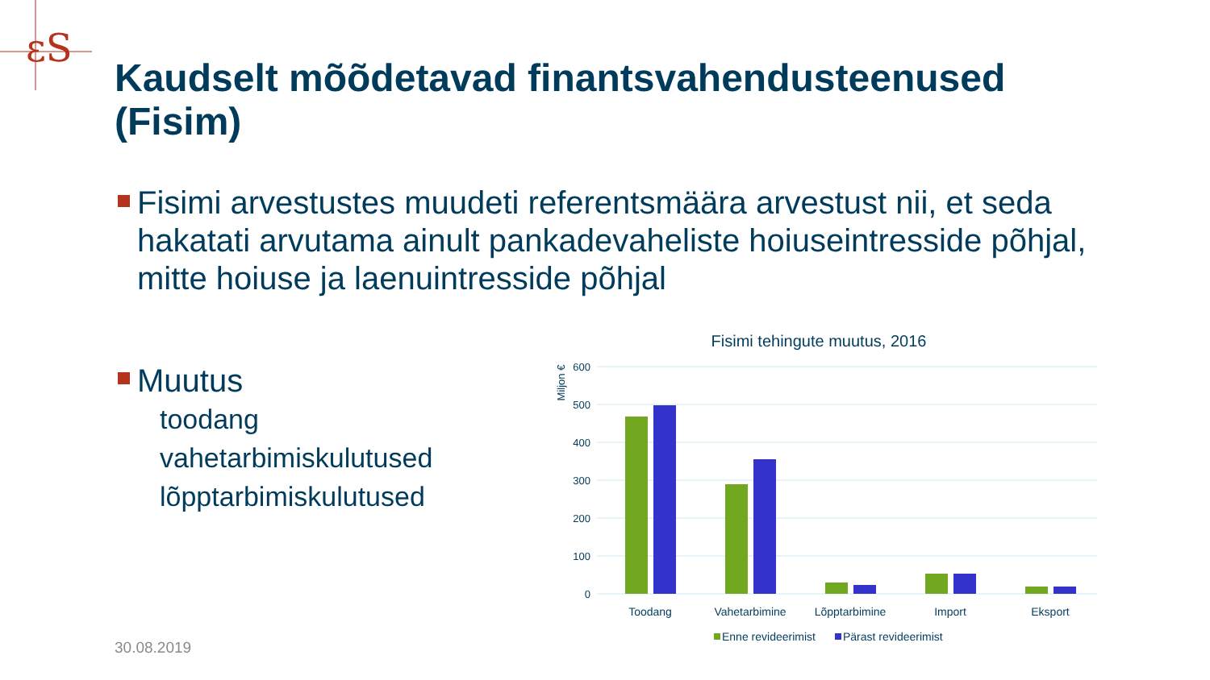ɛS
Kaudselt mõõdetavad finantsvahendusteenused (Fisim)
Fisimi arvestustes muudeti referentsmäära arvestust nii, et seda hakatati arvutama ainult pankadevaheliste hoiuseintresside põhjal, mitte hoiuse ja laenuintresside põhjal
Muutus
toodang
vahetarbimiskulutused
lõpptarbimiskulutused
Fisimi tehingute muutus, 2016
Miljon €
600
500
400
300
200
100
0
Toodang
Vahetarbimine
Lõpptarbimine
Import
Eksport
Enne revideerimist
Pärast revideerimist
30.08.2019